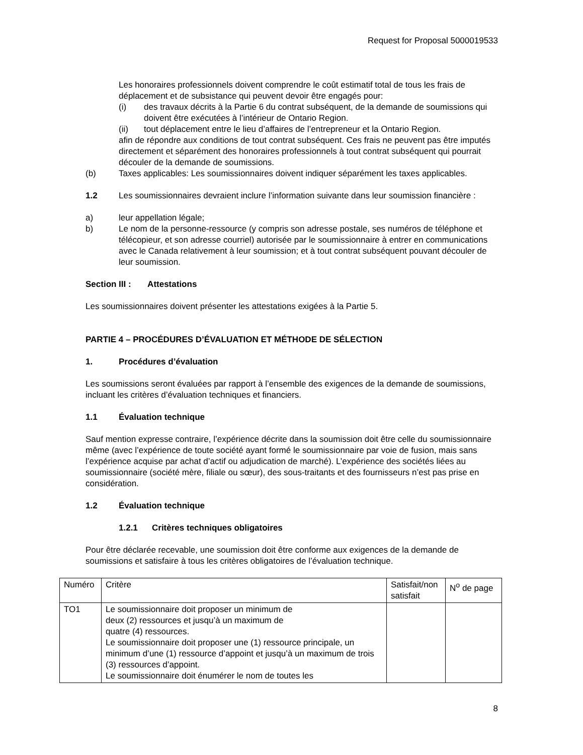Request for Proposal 5000019533
Les honoraires professionnels doivent comprendre le coût estimatif total de tous les frais de déplacement et de subsistance qui peuvent devoir être engagés pour:
(i) des travaux décrits à la Partie 6 du contrat subséquent, de la demande de soumissions qui doivent être exécutées à l’intérieur de Ontario Region.
(ii) tout déplacement entre le lieu d’affaires de l’entrepreneur et la Ontario Region.
afin de répondre aux conditions de tout contrat subséquent. Ces frais ne peuvent pas être imputés directement et séparément des honoraires professionnels à tout contrat subséquent qui pourrait découler de la demande de soumissions.
(b) Taxes applicables: Les soumissionnaires doivent indiquer séparément les taxes applicables.
1.2 Les soumissionnaires devraient inclure l’information suivante dans leur soumission financière :
a) leur appellation légale;
b) Le nom de la personne-ressource (y compris son adresse postale, ses numéros de téléphone et télécopieur, et son adresse courriel) autorisée par le soumissionnaire à entrer en communications avec le Canada relativement à leur soumission; et à tout contrat subséquent pouvant découler de leur soumission.
Section III : Attestations
Les soumissionnaires doivent présenter les attestations exigées à la Partie 5.
PARTIE 4 – PROCÉDURES D’ÉVALUATION ET MÉTHODE DE SÉLECTION
1. Procédures d’évaluation
Les soumissions seront évaluées par rapport à l’ensemble des exigences de la demande de soumissions, incluant les critères d’évaluation techniques et financiers.
1.1 Évaluation technique
Sauf mention expresse contraire, l’expérience décrite dans la soumission doit être celle du soumissionnaire même (avec l’expérience de toute société ayant formé le soumissionnaire par voie de fusion, mais sans l’expérience acquise par achat d’actif ou adjudication de marché). L’expérience des sociétés liées au soumissionnaire (société mère, filiale ou sœur), des sous-traitants et des fournisseurs n’est pas prise en considération.
1.2 Évaluation technique
1.2.1 Critères techniques obligatoires
Pour être déclarée recevable, une soumission doit être conforme aux exigences de la demande de soumissions et satisfaire à tous les critères obligatoires de l’évaluation technique.
| Numéro | Critère | Satisfait/non satisfait | N<sup>o</sup> de page |
| TO1 | Le soumissionnaire doit proposer un minimum de deux (2) ressources et jusqu’à un maximum de quatre (4) ressources. Le soumissionnaire doit proposer une (1) ressource principale, un minimum d’une (1) ressource d’appoint et jusqu’à un maximum de trois (3) ressources d’appoint. Le soumissionnaire doit énumérer le nom de toutes les | | |
8